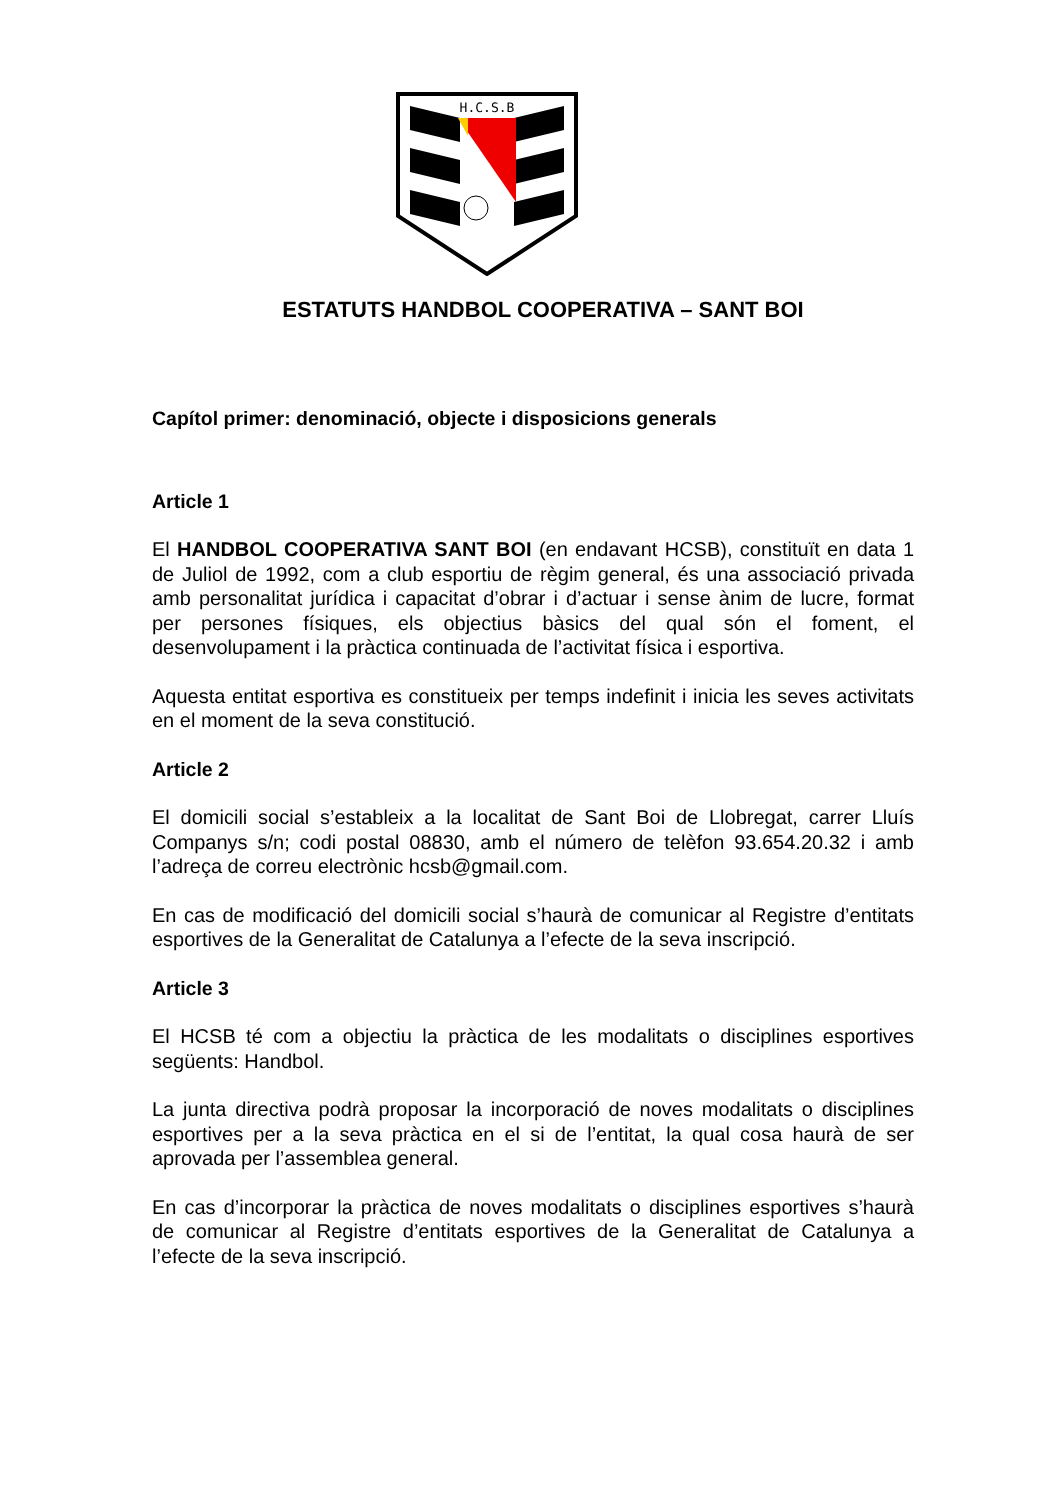H.C.S.B
ESTATUTS HANDBOL COOPERATIVA – SANT BOI
Capítol primer: denominació, objecte i disposicions generals
Article 1
El HANDBOL COOPERATIVA SANT BOI (en endavant HCSB), constituït en data 1 de Juliol de 1992, com a club esportiu de règim general, és una associació privada amb personalitat jurídica i capacitat d’obrar i d’actuar i sense ànim de lucre, format per persones físiques, els objectius bàsics del qual són el foment, el desenvolupament i la pràctica continuada de l’activitat física i esportiva.
Aquesta entitat esportiva es constitueix per temps indefinit i inicia les seves activitats en el moment de la seva constitució.
Article 2
El domicili social s’estableix a la localitat de Sant Boi de Llobregat, carrer Lluís Companys s/n; codi postal 08830, amb el número de telèfon 93.654.20.32 i amb l’adreça de correu electrònic hcsb@gmail.com.
En cas de modificació del domicili social s’haurà de comunicar al Registre d’entitats esportives de la Generalitat de Catalunya a l’efecte de la seva inscripció.
Article 3
El HCSB té com a objectiu la pràctica de les modalitats o disciplines esportives següents: Handbol.
La junta directiva podrà proposar la incorporació de noves modalitats o disciplines esportives per a la seva pràctica en el si de l’entitat, la qual cosa haurà de ser aprovada per l’assemblea general.
En cas d’incorporar la pràctica de noves modalitats o disciplines esportives s’haurà de comunicar al Registre d’entitats esportives de la Generalitat de Catalunya a l’efecte de la seva inscripció.